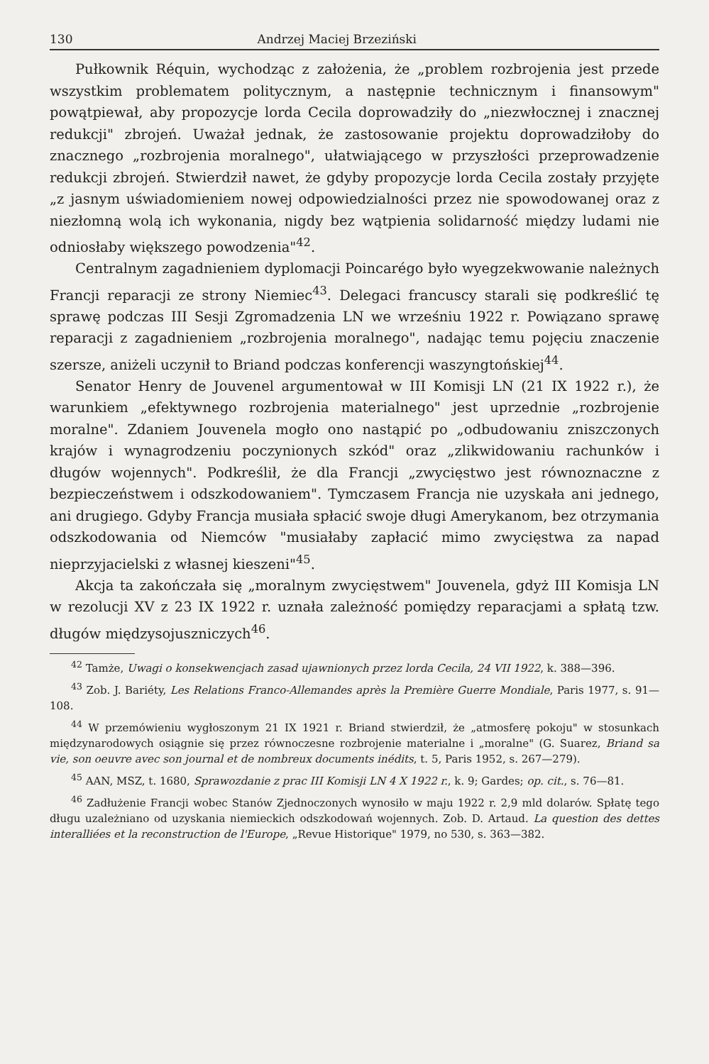130 Andrzej Maciej Brzeziński
Pułkownik Réquin, wychodząc z założenia, że „problem rozbrojenia jest przede wszystkim problematem politycznym, a następnie technicznym i finansowym" powątpiewał, aby propozycje lorda Cecila doprowadziły do „niezwłocznej i znacznej redukcji" zbrojeń. Uważał jednak, że zastosowanie projektu doprowadziłoby do znacznego „rozbrojenia moralnego", ułatwiającego w przyszłości przeprowadzenie redukcji zbrojeń. Stwierdził nawet, że gdyby propozycje lorda Cecila zostały przyjęte „z jasnym uświadomieniem nowej odpowiedzialności przez nie spowodowanej oraz z niezłomną wolą ich wykonania, nigdy bez wątpienia solidarność między ludami nie odniosłaby większego powodzenia"<sup>42</sup>.
Centralnym zagadnieniem dyplomacji Poincarégo było wyegzekwowanie należnych Francji reparacji ze strony Niemiec<sup>43</sup>. Delegaci francuscy starali się podkreślić tę sprawę podczas III Sesji Zgromadzenia LN we wrześniu 1922 r. Powiązano sprawę reparacji z zagadnieniem „rozbrojenia moralnego", nadając temu pojęciu znaczenie szersze, aniżeli uczynił to Briand podczas konferencji waszyngtońskiej<sup>44</sup>.
Senator Henry de Jouvenel argumentował w III Komisji LN (21 IX 1922 r.), że warunkiem „efektywnego rozbrojenia materialnego" jest uprzednie „rozbrojenie moralne". Zdaniem Jouvenela mogło ono nastąpić po „odbudowaniu zniszczonych krajów i wynagrodzeniu poczynionych szkód" oraz „zlikwidowaniu rachunków i długów wojennych". Podkreślił, że dla Francji „zwycięstwo jest równoznaczne z bezpieczeństwem i odszkodowaniem". Tymczasem Francja nie uzyskała ani jednego, ani drugiego. Gdyby Francja musiała spłacić swoje długi Amerykanom, bez otrzymania odszkodowania od Niemców "musiałaby zapłacić mimo zwycięstwa za napad nieprzyjacielski z własnej kieszeni"<sup>45</sup>.
Akcja ta zakończała się „moralnym zwycięstwem" Jouvenela, gdyż III Komisja LN w rezolucji XV z 23 IX 1922 r. uznała zależność pomiędzy reparacjami a spłatą tzw. długów międzysojuszniczych<sup>46</sup>.
<sup>42</sup> Tamże, Uwagi o konsekwencjach zasad ujawnionych przez lorda Cecila, 24 VII 1922, k. 388—396.
<sup>43</sup> Zob. J. Bariéty, Les Relations Franco-Allemandes après la Première Guerre Mondiale, Paris 1977, s. 91—108.
<sup>44</sup> W przemówieniu wygłoszonym 21 IX 1921 r. Briand stwierdził, że „atmosferę pokoju" w stosunkach międzynarodowych osiągnie się przez równoczesne rozbrojenie materialne i „moralne" (G. Suarez, Briand sa vie, son oeuvre avec son journal et de nombreux documents inédits, t. 5, Paris 1952, s. 267—279).
<sup>45</sup> AAN, MSZ, t. 1680, Sprawozdanie z prac III Komisji LN 4 X 1922 r., k. 9; Gardes; op. cit., s. 76—81.
<sup>46</sup> Zadłużenie Francji wobec Stanów Zjednoczonych wynosiło w maju 1922 r. 2,9 mld dolarów. Spłatę tego długu uzależniano od uzyskania niemieckich odszkodowań wojennych. Zob. D. Artaud. La question des dettes interalliées et la reconstruction de l'Europe, „Revue Historique" 1979, no 530, s. 363—382.